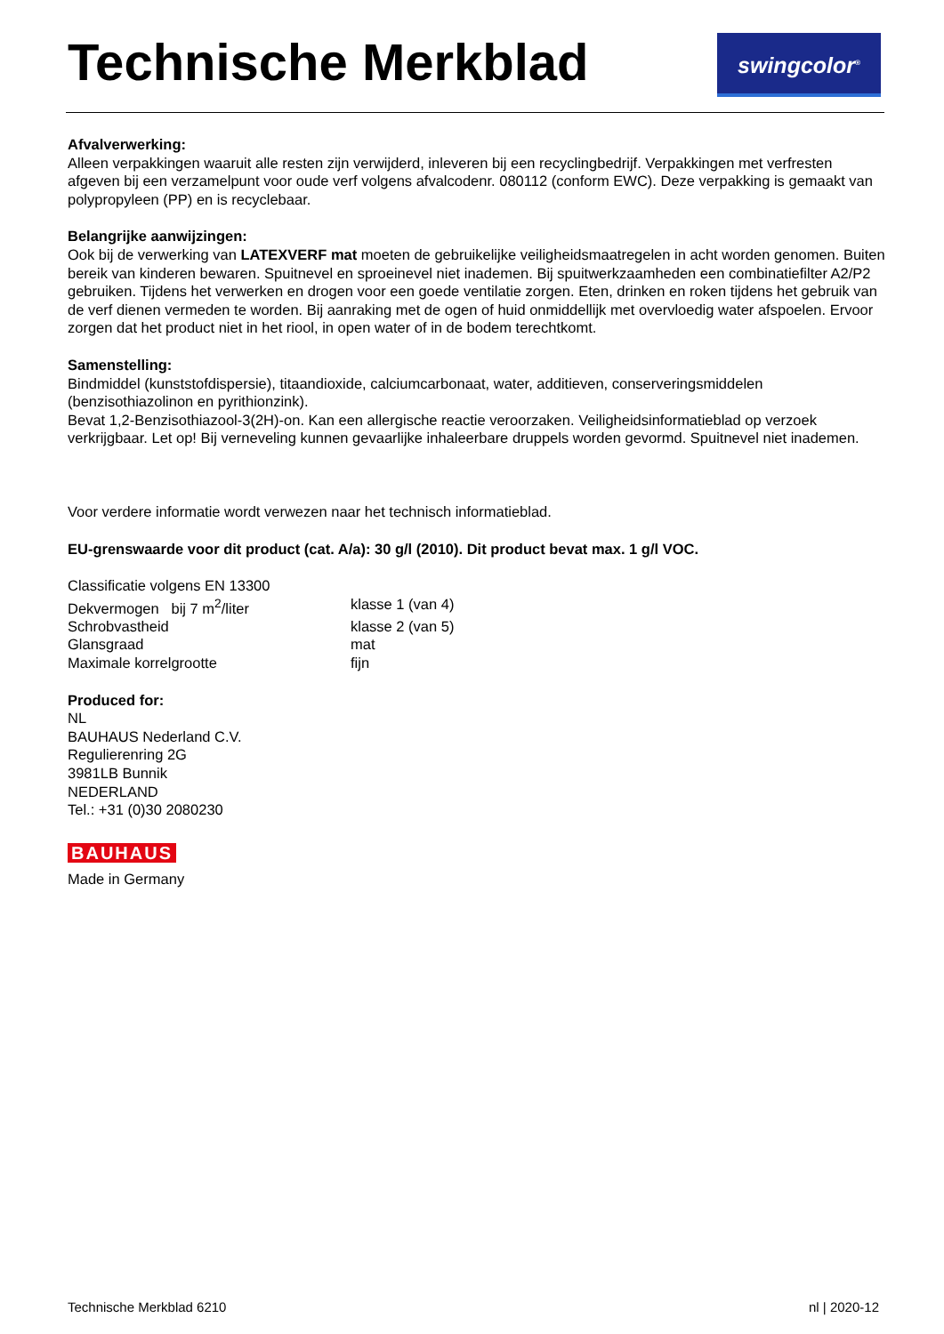Technische Merkblad swingcolor<sup>®</sup>
Afvalverwerking:
Alleen verpakkingen waaruit alle resten zijn verwijderd, inleveren bij een recyclingbedrijf. Verpakkingen met verfresten afgeven bij een verzamelpunt voor oude verf volgens afvalcodenr. 080112 (conform EWC). Deze verpakking is gemaakt van polypropyleen (PP) en is recyclebaar.
Belangrijke aanwijzingen:
Ook bij de verwerking van LATEXVERF mat moeten de gebruikelijke veiligheidsmaatregelen in acht worden genomen. Buiten bereik van kinderen bewaren. Spuitnevel en sproeinevel niet inademen. Bij spuitwerkzaamheden een combinatiefilter A2/P2 gebruiken. Tijdens het verwerken en drogen voor een goede ventilatie zorgen. Eten, drinken en roken tijdens het gebruik van de verf dienen vermeden te worden. Bij aanraking met de ogen of huid onmiddellijk met overvloedig water afspoelen. Ervoor zorgen dat het product niet in het riool, in open water of in de bodem terechtkomt.
Samenstelling:
Bindmiddel (kunststofdispersie), titaandioxide, calciumcarbonaat, water, additieven, conserveringsmiddelen (benzisothiazolinon en pyrithionzink).
Bevat 1,2-Benzisothiazool-3(2H)-on. Kan een allergische reactie veroorzaken. Veiligheidsinformatieblad op verzoek verkrijgbaar. Let op! Bij verneveling kunnen gevaarlijke inhaleerbare druppels worden gevormd. Spuitnevel niet inademen.
Voor verdere informatie wordt verwezen naar het technisch informatieblad.
EU-grenswaarde voor dit product (cat. A/a): 30 g/l (2010). Dit product bevat max. 1 g/l VOC.
Classificatie volgens EN 13300
Dekvermogen bij 7 m<sup>2</sup>/liter klasse 1 (van 4)
Schrobvastheid klasse 2 (van 5)
Glansgraad mat
Maximale korrelgrootte fijn
Produced for:
NL
BAUHAUS Nederland C.V.
Regulierenring 2G
3981LB Bunnik
NEDERLAND
Tel.: +31 (0)30 2080230
BAUHAUS
Made in Germany
Technische Merkblad 6210 nl | 2020-12